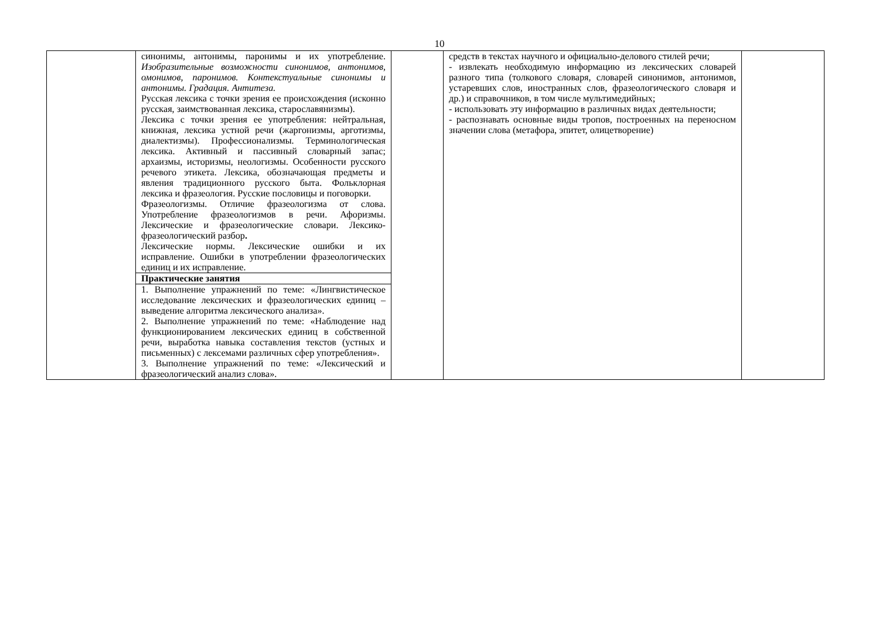10
| | синонимы, антонимы, паронимы и их употребление. Изобразительные возможности синонимов, антонимов, омонимов, паронимов. Контекстуальные синонимы и антонимы. Градация. Антитеза. Русская лексика с точки зрения ее происхождения (исконно русская, заимствованная лексика, старославянизмы). Лексика с точки зрения ее употребления: нейтральная, книжная, лексика устной речи (жаргонизмы, арготизмы, диалектизмы). Профессионализмы. Терминологическая лексика. Активный и пассивный словарный запас; архаизмы, историзмы, неологизмы. Особенности русского речевого этикета. Лексика, обозначающая предметы и явления традиционного русского быта. Фольклорная лексика и фразеология. Русские пословицы и поговорки. Фразеологизмы. Отличие фразеологизма от слова. Употребление фразеологизмов в речи. Афоризмы. Лексические и фразеологические словари. Лексико-фразеологический разбор . Лексические нормы. Лексические ошибки и их исправление. Ошибки в употреблении фразеологических единиц и их исправление. | | средств в текстах научного и официально-делового стилей речи; - извлекать необходимую информацию из лексических словарей разного типа (толкового словаря, словарей синонимов, антонимов, устаревших слов, иностранных слов, фразеологического словаря и др.) и справочников, в том числе мультимедийных; - использовать эту информацию в различных видах деятельности; - распознавать основные виды тропов, построенных на переносном значении слова (метафора, эпитет, олицетворение) | |
| | Практические занятия | | | |
| | 1. Выполнение упражнений по теме: «Лингвистическое исследование лексических и фразеологических единиц – выведение алгоритма лексического анализа». 2. Выполнение упражнений по теме: «Наблюдение над функционированием лексических единиц в собственной речи, выработка навыка составления текстов (устных и письменных) с лексемами различных сфер употребления». 3. Выполнение упражнений по теме: «Лексический и фразеологический анализ слова». | | | |